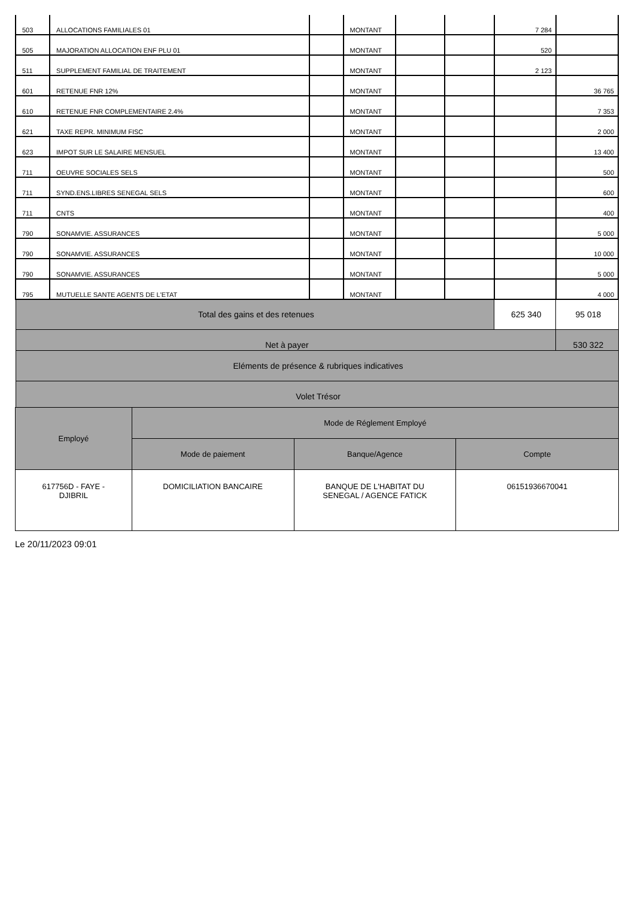| 503 | ALLOCATIONS FAMILIALES 01 | | MONTANT | | | 7 284 | |
| 505 | MAJORATION ALLOCATION ENF PLU 01 | | MONTANT | | | 520 | |
| 511 | SUPPLEMENT FAMILIAL DE TRAITEMENT | | MONTANT | | | 2 123 | |
| 601 | RETENUE FNR 12% | | MONTANT | | | | 36 765 |
| 610 | RETENUE FNR COMPLEMENTAIRE 2.4% | | MONTANT | | | | 7 353 |
| 621 | TAXE REPR. MINIMUM FISC | | MONTANT | | | | 2 000 |
| 623 | IMPOT SUR LE SALAIRE MENSUEL | | MONTANT | | | | 13 400 |
| 711 | OEUVRE SOCIALES SELS | | MONTANT | | | | 500 |
| 711 | SYND.ENS.LIBRES SENEGAL SELS | | MONTANT | | | | 600 |
| 711 | CNTS | | MONTANT | | | | 400 |
| 790 | SONAMVIE. ASSURANCES | | MONTANT | | | | 5 000 |
| 790 | SONAMVIE. ASSURANCES | | MONTANT | | | | 10 000 |
| 790 | SONAMVIE. ASSURANCES | | MONTANT | | | | 5 000 |
| 795 | MUTUELLE SANTE AGENTS DE L'ETAT | | MONTANT | | | | 4 000 |
| Total des gains et des retenues | | | | | | 625 340 | 95 018 |
| Net à payer | | | | | | | 530 322 |
| Eléments de présence & rubriques indicatives | | | | | | | |
| Volet Trésor | | | | | | | |
| Employé | Mode de Réglement Employé | | |
| | Mode de paiement | Banque/Agence | Compte |
| 617756D - FAYE - DJIBRIL | DOMICILIATION BANCAIRE | BANQUE DE L'HABITAT DU SENEGAL / AGENCE FATICK | 06151936670041 |
Le 20/11/2023 09:01